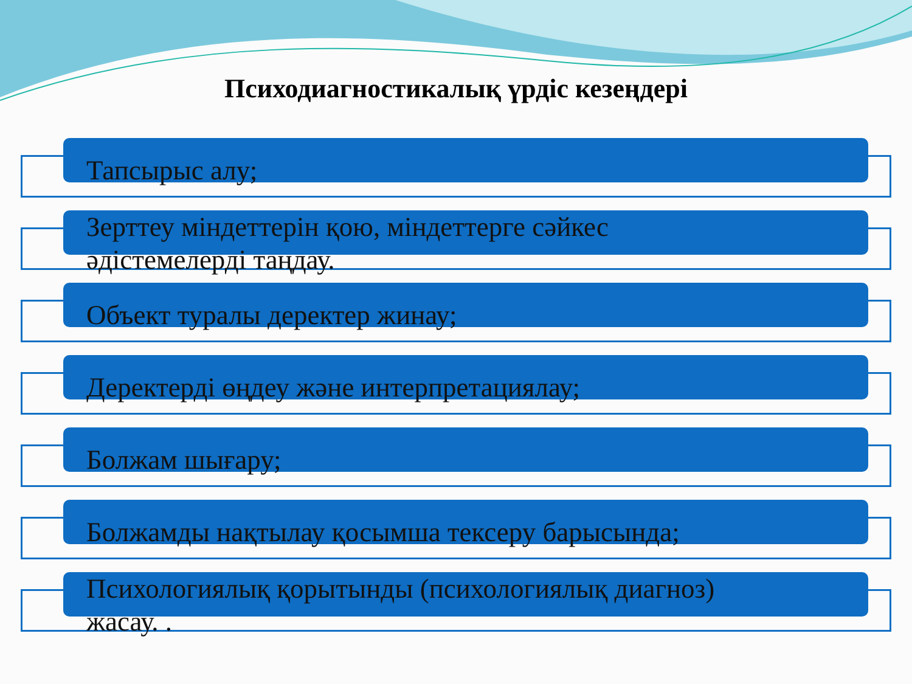Психодиагностикалық үрдіс кезеңдері
Тапсырыс алу;
Зерттеу міндеттерін қою, міндеттерге сәйкес
әдістемелерді таңдау.
Объект туралы деректер жинау;
Деректерді өңдеу және интерпретациялау;
Болжам шығару;
Болжамды нақтылау қосымша тексеру барысында;
Психологиялық қорытынды (психологиялық диагноз)
жасау. .